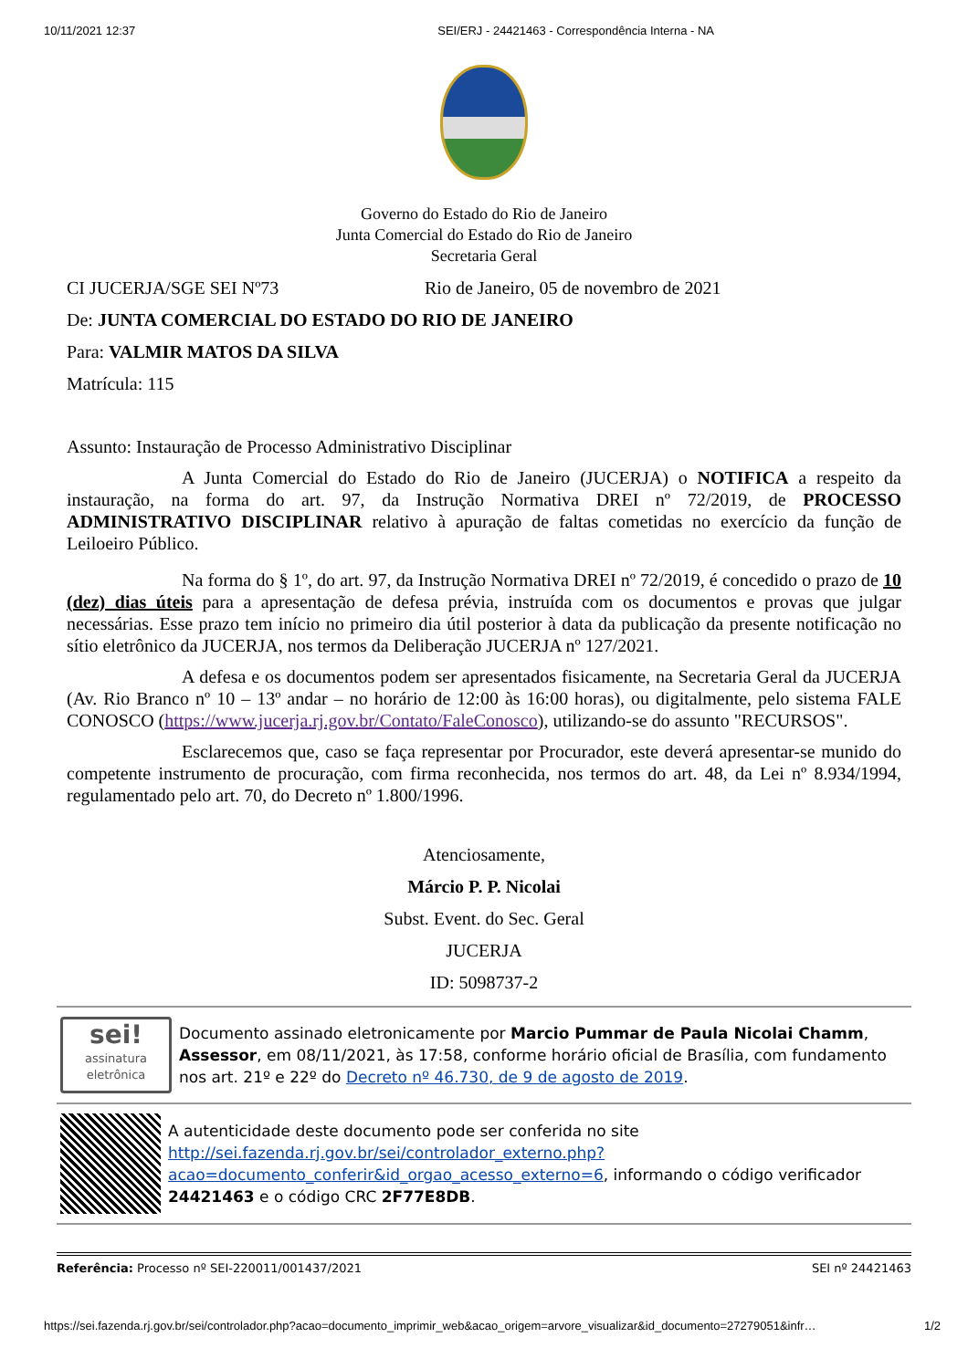10/11/2021 12:37 SEI/ERJ - 24421463 - Correspondência Interna - NA
Governo do Estado do Rio de Janeiro
Junta Comercial do Estado do Rio de Janeiro
Secretaria Geral
CI JUCERJA/SGE SEI Nº73 Rio de Janeiro, 05 de novembro de 2021
De: JUNTA COMERCIAL DO ESTADO DO RIO DE JANEIRO
Para: VALMIR MATOS DA SILVA
Matrícula: 115
Assunto: Instauração de Processo Administrativo Disciplinar
A Junta Comercial do Estado do Rio de Janeiro (JUCERJA) o NOTIFICA a respeito da instauração, na forma do art. 97, da Instrução Normativa DREI nº 72/2019, de PROCESSO ADMINISTRATIVO DISCIPLINAR relativo à apuração de faltas cometidas no exercício da função de Leiloeiro Público.
Na forma do § 1º, do art. 97, da Instrução Normativa DREI nº 72/2019, é concedido o prazo de 10 (dez) dias úteis para a apresentação de defesa prévia, instruída com os documentos e provas que julgar necessárias. Esse prazo tem início no primeiro dia útil posterior à data da publicação da presente notificação no sítio eletrônico da JUCERJA, nos termos da Deliberação JUCERJA nº 127/2021.
A defesa e os documentos podem ser apresentados fisicamente, na Secretaria Geral da JUCERJA (Av. Rio Branco nº 10 – 13º andar – no horário de 12:00 às 16:00 horas), ou digitalmente, pelo sistema FALE CONOSCO (https://www.jucerja.rj.gov.br/Contato/FaleConosco), utilizando-se do assunto "RECURSOS".
Esclarecemos que, caso se faça representar por Procurador, este deverá apresentar-se munido do competente instrumento de procuração, com firma reconhecida, nos termos do art. 48, da Lei nº 8.934/1994, regulamentado pelo art. 70, do Decreto nº 1.800/1996.
Atenciosamente,
Márcio P. P. Nicolai
Subst. Event. do Sec. Geral
JUCERJA
ID: 5098737-2
sei!
assinatura eletrônica
Documento assinado eletronicamente por Marcio Pummar de Paula Nicolai Chamm, Assessor, em 08/11/2021, às 17:58, conforme horário oficial de Brasília, com fundamento nos art. 21º e 22º do Decreto nº 46.730, de 9 de agosto de 2019.
A autenticidade deste documento pode ser conferida no site http://sei.fazenda.rj.gov.br/sei/controlador_externo.php?acao=documento_conferir&id_orgao_acesso_externo=6, informando o código verificador 24421463 e o código CRC 2F77E8DB.
Referência: Processo nº SEI-220011/001437/2021 SEI nº 24421463
https://sei.fazenda.rj.gov.br/sei/controlador.php?acao=documento_imprimir_web&acao_origem=arvore_visualizar&id_documento=27279051&infr… 1/2